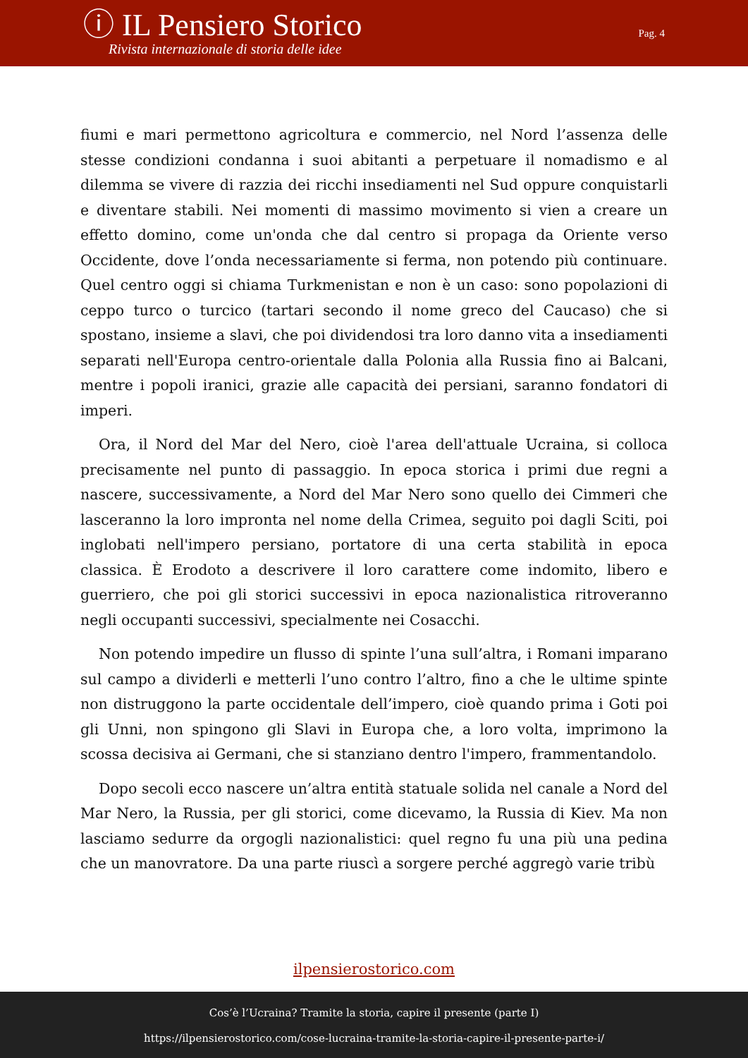ⓘ IL Pensiero Storico
Rivista internazionale di storia delle idee
Pag. 4
fiumi e mari permettono agricoltura e commercio, nel Nord l’assenza delle stesse condizioni condanna i suoi abitanti a perpetuare il nomadismo e al dilemma se vivere di razzia dei ricchi insediamenti nel Sud oppure conquistarli e diventare stabili. Nei momenti di massimo movimento si vien a creare un effetto domino, come un'onda che dal centro si propaga da Oriente verso Occidente, dove l’onda necessariamente si ferma, non potendo più continuare. Quel centro oggi si chiama Turkmenistan e non è un caso: sono popolazioni di ceppo turco o turcico (tartari secondo il nome greco del Caucaso) che si spostano, insieme a slavi, che poi dividendosi tra loro danno vita a insediamenti separati nell'Europa centro-orientale dalla Polonia alla Russia fino ai Balcani, mentre i popoli iranici, grazie alle capacità dei persiani, saranno fondatori di imperi.
Ora, il Nord del Mar del Nero, cioè l'area dell'attuale Ucraina, si colloca precisamente nel punto di passaggio. In epoca storica i primi due regni a nascere, successivamente, a Nord del Mar Nero sono quello dei Cimmeri che lasceranno la loro impronta nel nome della Crimea, seguito poi dagli Sciti, poi inglobati nell'impero persiano, portatore di una certa stabilità in epoca classica. È Erodoto a descrivere il loro carattere come indomito, libero e guerriero, che poi gli storici successivi in epoca nazionalistica ritroveranno negli occupanti successivi, specialmente nei Cosacchi.
Non potendo impedire un flusso di spinte l’una sull’altra, i Romani imparano sul campo a dividerli e metterli l’uno contro l’altro, fino a che le ultime spinte non distruggono la parte occidentale dell’impero, cioè quando prima i Goti poi gli Unni, non spingono gli Slavi in Europa che, a loro volta, imprimono la scossa decisiva ai Germani, che si stanziano dentro l'impero, frammentandolo.
Dopo secoli ecco nascere un’altra entità statuale solida nel canale a Nord del Mar Nero, la Russia, per gli storici, come dicevamo, la Russia di Kiev. Ma non lasciamo sedurre da orgogli nazionalistici: quel regno fu una più una pedina che un manovratore. Da una parte riuscì a sorgere perché aggregò varie tribù
ilpensierostorico.com
Cos’è l’Ucraina? Tramite la storia, capire il presente (parte I)
https://ilpensierostorico.com/cose-lucraina-tramite-la-storia-capire-il-presente-parte-i/